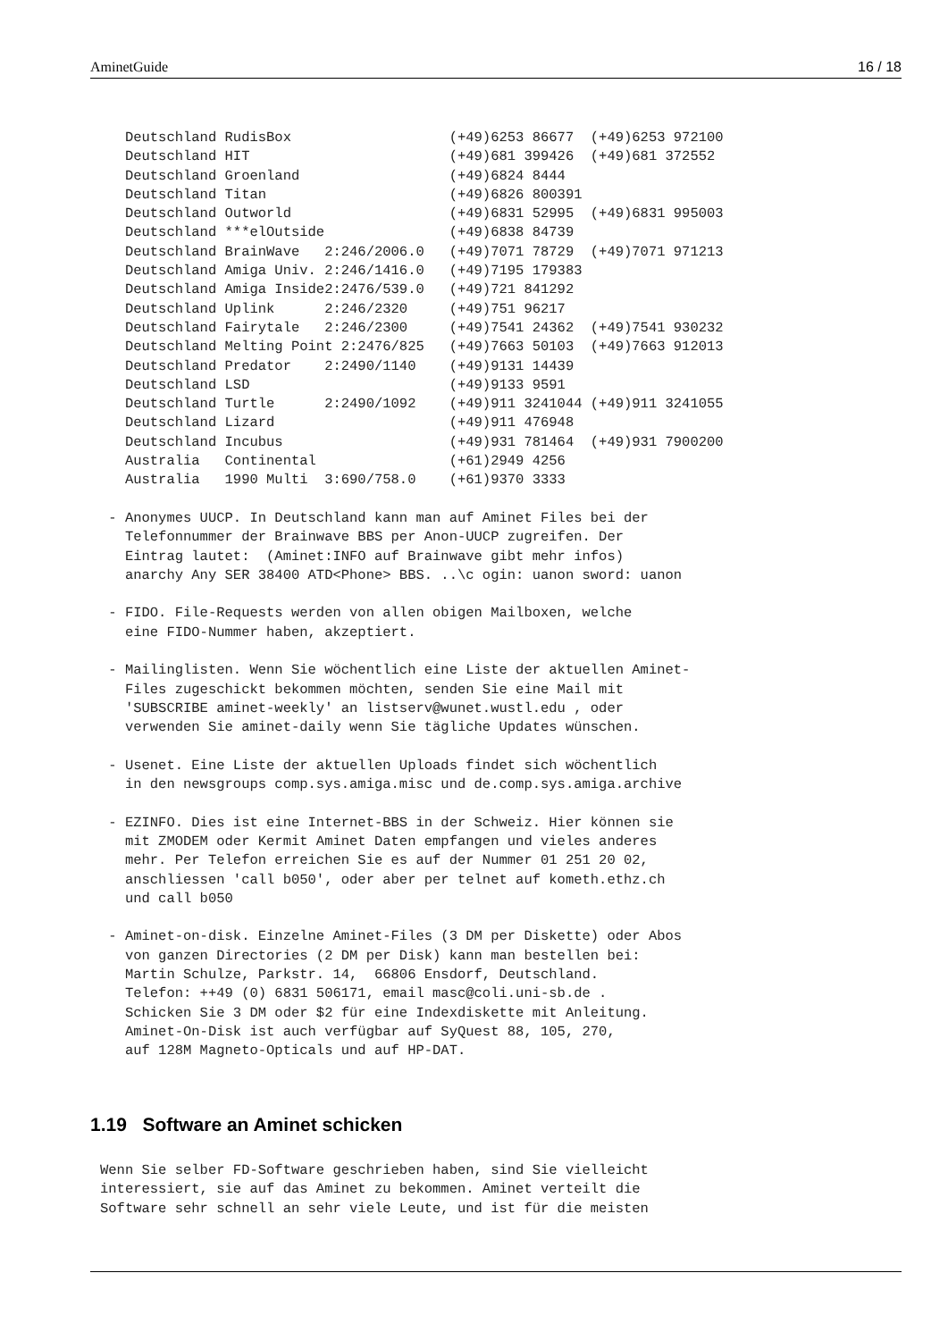AminetGuide 16 / 18
   Deutschland RudisBox                   (+49)6253 86677  (+49)6253 972100
   Deutschland HIT                        (+49)681 399426  (+49)681 372552
   Deutschland Groenland                  (+49)6824 8444
   Deutschland Titan                      (+49)6826 800391
   Deutschland Outworld                   (+49)6831 52995  (+49)6831 995003
   Deutschland ***elOutside               (+49)6838 84739
   Deutschland BrainWave   2:246/2006.0   (+49)7071 78729  (+49)7071 971213
   Deutschland Amiga Univ. 2:246/1416.0   (+49)7195 179383
   Deutschland Amiga Inside2:2476/539.0   (+49)721 841292
   Deutschland Uplink      2:246/2320     (+49)751 96217
   Deutschland Fairytale   2:246/2300     (+49)7541 24362  (+49)7541 930232
   Deutschland Melting Point 2:2476/825   (+49)7663 50103  (+49)7663 912013
   Deutschland Predator    2:2490/1140    (+49)9131 14439
   Deutschland LSD                        (+49)9133 9591
   Deutschland Turtle      2:2490/1092    (+49)911 3241044 (+49)911 3241055
   Deutschland Lizard                     (+49)911 476948
   Deutschland Incubus                    (+49)931 781464  (+49)931 7900200
   Australia   Continental                (+61)2949 4256
   Australia   1990 Multi  3:690/758.0    (+61)9370 3333

 - Anonymes UUCP. In Deutschland kann man auf Aminet Files bei der
   Telefonnummer der Brainwave BBS per Anon-UUCP zugreifen. Der
   Eintrag lautet:  (Aminet:INFO auf Brainwave gibt mehr infos)
   anarchy Any SER 38400 ATD<Phone> BBS. ..\c ogin: uanon sword: uanon

 - FIDO. File-Requests werden von allen obigen Mailboxen, welche
   eine FIDO-Nummer haben, akzeptiert.

 - Mailinglisten. Wenn Sie wöchentlich eine Liste der aktuellen Aminet-
   Files zugeschickt bekommen möchten, senden Sie eine Mail mit
   'SUBSCRIBE aminet-weekly' an listserv@wunet.wustl.edu , oder
   verwenden Sie aminet-daily wenn Sie tägliche Updates wünschen.

 - Usenet. Eine Liste der aktuellen Uploads findet sich wöchentlich
   in den newsgroups comp.sys.amiga.misc und de.comp.sys.amiga.archive

 - EZINFO. Dies ist eine Internet-BBS in der Schweiz. Hier können sie
   mit ZMODEM oder Kermit Aminet Daten empfangen und vieles anderes
   mehr. Per Telefon erreichen Sie es auf der Nummer 01 251 20 02,
   anschliessen 'call b050', oder aber per telnet auf kometh.ethz.ch
   und call b050

 - Aminet-on-disk. Einzelne Aminet-Files (3 DM per Diskette) oder Abos
   von ganzen Directories (2 DM per Disk) kann man bestellen bei:
   Martin Schulze, Parkstr. 14,  66806 Ensdorf, Deutschland.
   Telefon: ++49 (0) 6831 506171, email masc@coli.uni-sb.de .
   Schicken Sie 3 DM oder $2 für eine Indexdiskette mit Anleitung.
   Aminet-On-Disk ist auch verfügbar auf SyQuest 88, 105, 270,
   auf 128M Magneto-Opticals und auf HP-DAT.
1.19 Software an Aminet schicken
Wenn Sie selber FD-Software geschrieben haben, sind Sie vielleicht
interessiert, sie auf das Aminet zu bekommen. Aminet verteilt die
Software sehr schnell an sehr viele Leute, und ist für die meisten